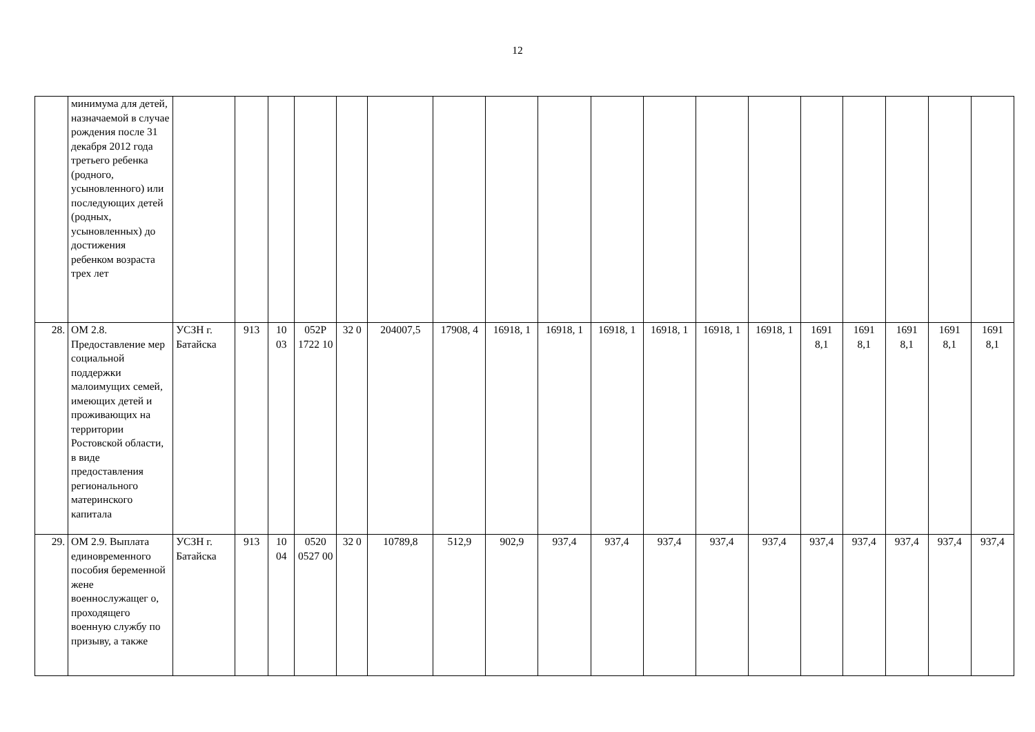12
| | минимума для детей, назначаемой в случае рождения после 31 декабря 2012 года третьего ребенка (родного, усыновленного) или последующих детей (родных, усыновленных) до достижения ребенком возраста трех лет | | | | | | | | | | | | | | | | | | |
| 28. | ОМ 2.8. Предоставление мер социальной поддержки малоимущих семей, имеющих детей и проживающих на территории Ростовской области, в виде предоставления регионального материнского капитала | УСЗН г. Батайска | 913 | 10 03 | 052Р 1722 10 | 32 0 | 204007,5 | 17908, 4 | 16918, 1 | 16918, 1 | 16918, 1 | 16918, 1 | 16918, 1 | 16918, 1 | 1691 8,1 | 1691 8,1 | 1691 8,1 | 1691 8,1 | 1691 8,1 |
| 29. | ОМ 2.9. Выплата единовременного пособия беременной жене военнослужащег о, проходящего военную службу по призыву, а также | УСЗН г. Батайска | 913 | 10 04 | 0520 0527 00 | 32 0 | 10789,8 | 512,9 | 902,9 | 937,4 | 937,4 | 937,4 | 937,4 | 937,4 | 937,4 | 937,4 | 937,4 | 937,4 | 937,4 |